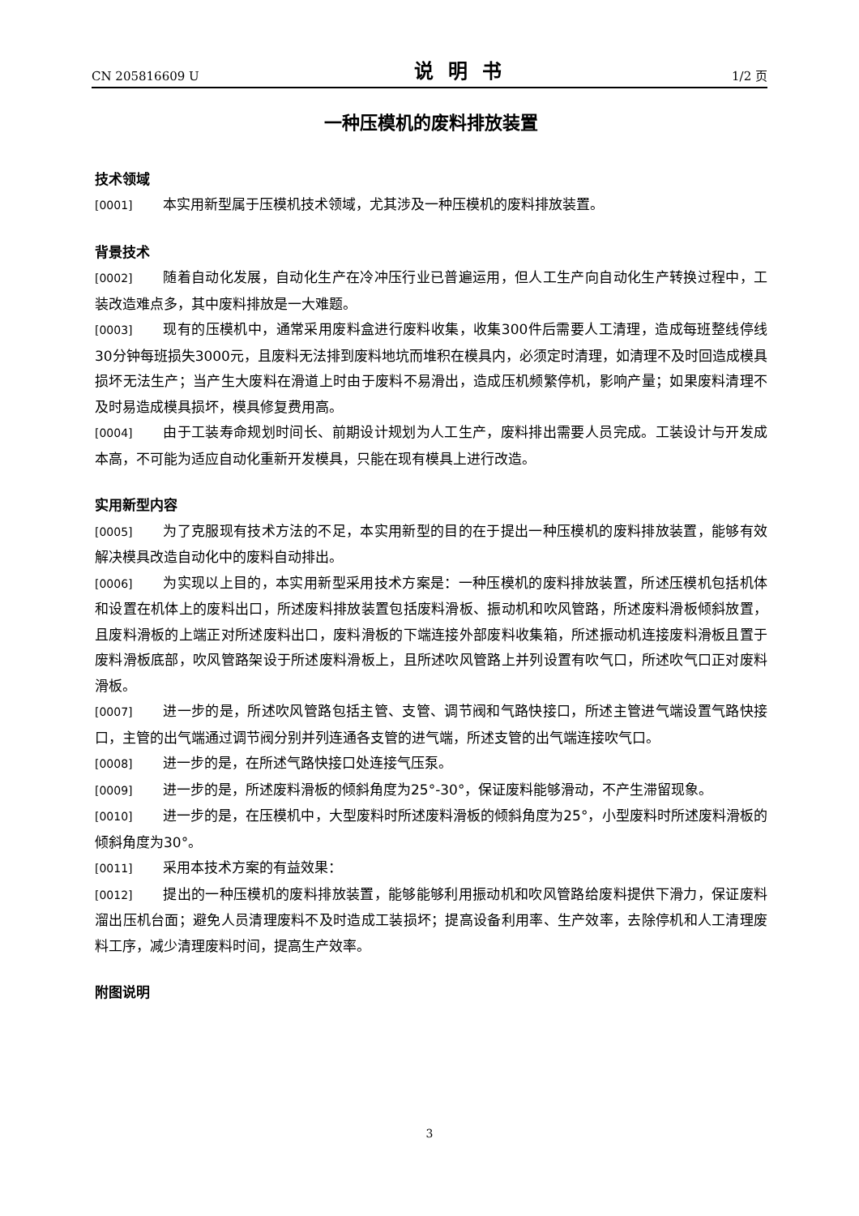CN 205816609 U 说明书 1/2 页
一种压模机的废料排放装置
技术领域
[0001] 本实用新型属于压模机技术领域，尤其涉及一种压模机的废料排放装置。
背景技术
[0002] 随着自动化发展，自动化生产在冷冲压行业已普遍运用，但人工生产向自动化生产转换过程中，工装改造难点多，其中废料排放是一大难题。
[0003] 现有的压模机中，通常采用废料盒进行废料收集，收集300件后需要人工清理，造成每班整线停线30分钟每班损失3000元，且废料无法排到废料地坑而堆积在模具内，必须定时清理，如清理不及时回造成模具损坏无法生产；当产生大废料在滑道上时由于废料不易滑出，造成压机频繁停机，影响产量；如果废料清理不及时易造成模具损坏，模具修复费用高。
[0004] 由于工装寿命规划时间长、前期设计规划为人工生产，废料排出需要人员完成。工装设计与开发成本高，不可能为适应自动化重新开发模具，只能在现有模具上进行改造。
实用新型内容
[0005] 为了克服现有技术方法的不足，本实用新型的目的在于提出一种压模机的废料排放装置，能够有效解决模具改造自动化中的废料自动排出。
[0006] 为实现以上目的，本实用新型采用技术方案是：一种压模机的废料排放装置，所述压模机包括机体和设置在机体上的废料出口，所述废料排放装置包括废料滑板、振动机和吹风管路，所述废料滑板倾斜放置，且废料滑板的上端正对所述废料出口，废料滑板的下端连接外部废料收集箱，所述振动机连接废料滑板且置于废料滑板底部，吹风管路架设于所述废料滑板上，且所述吹风管路上并列设置有吹气口，所述吹气口正对废料滑板。
[0007] 进一步的是，所述吹风管路包括主管、支管、调节阀和气路快接口，所述主管进气端设置气路快接口，主管的出气端通过调节阀分别并列连通各支管的进气端，所述支管的出气端连接吹气口。
[0008] 进一步的是，在所述气路快接口处连接气压泵。
[0009] 进一步的是，所述废料滑板的倾斜角度为25°-30°，保证废料能够滑动，不产生滞留现象。
[0010] 进一步的是，在压模机中，大型废料时所述废料滑板的倾斜角度为25°，小型废料时所述废料滑板的倾斜角度为30°。
[0011] 采用本技术方案的有益效果：
[0012] 提出的一种压模机的废料排放装置，能够能够利用振动机和吹风管路给废料提供下滑力，保证废料溜出压机台面；避免人员清理废料不及时造成工装损坏；提高设备利用率、生产效率，去除停机和人工清理废料工序，减少清理废料时间，提高生产效率。
附图说明
3